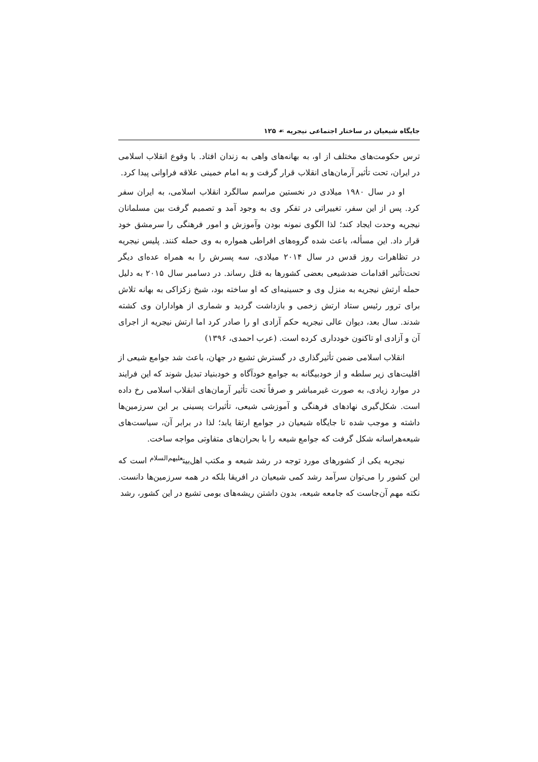جایگاه شیعیان در ساختار اجتماعی نیجریه ☙ ۱۲۵
ترس حکومت‌های مختلف از او، به بهانه‌های واهی به زندان افتاد. با وقوع انقلاب اسلامی در ایران، تحت تأثیر آرمان‌های انقلاب قرار گرفت و به امام خمینی علاقه فراوانی پیدا کرد.
او در سال ۱۹۸۰ میلادی در نخستین مراسم سالگرد انقلاب اسلامی، به ایران سفر کرد. پس از این سفر، تغییراتی در تفکر وی به وجود آمد و تصمیم گرفت بین مسلمانان نیجریه وحدت ایجاد کند؛ لذا الگوی نمونه بودن وآموزش و امور فرهنگی را سرمشق خود قرار داد. این مسأله، باعث شده گروه‌های افراطی همواره به وی حمله کنند. پلیس نیجریه در تظاهرات روز قدس در سال ۲۰۱۴ میلادی، سه پسرش را به همراه عده‌ای دیگر تحت‌تأثیر اقدامات ضدشیعی بعضی کشورها به قتل رساند. در دسامبر سال ۲۰۱۵ به دلیل حمله ارتش نیجریه به منزل وی و حسینیه‌ای که او ساخته بود، شیخ زکزاکی به بهانه تلاش برای ترور رئیس ستاد ارتش زخمی و بازداشت گردید و شماری از هواداران وی کشته شدند. سال بعد، دیوان عالی نیجریه حکم آزادی او را صادر کرد اما ارتش نیجریه از اجرای آن و آزادی او تاکنون خودداری کرده است. (عرب احمدی، ۱۳۹۶)
انقلاب اسلامی ضمن تأثیرگذاری در گسترش تشیع در جهان، باعث شد جوامع شیعی از اقلیت‌های زیر سلطه و از خودبیگانه به جوامع خودآگاه و خودبنیاد تبدیل شوند که این فرایند در موارد زیادی، به صورت غیرمباشر و صرفاً تحت تأثیر آرمان‌های انقلاب اسلامی رخ داده است. شکل‌گیری نهادهای فرهنگی و آموزشی شیعی، تأثیرات پسینی بر این سرزمین‌ها داشته و موجب شده تا جایگاه شیعیان در جوامع ارتقا یابد؛ لذا در برابر آن، سیاست‌های شیعه‌هراسانه شکل گرفت که جوامع شیعه را با بحران‌های متفاوتی مواجه ساخت.
نیجریه یکی از کشورهای مورد توجه در رشد شیعه و مکتب اهل‌بیت<sup>علیهم‌السلام</sup> است که این کشور را می‌توان سرآمد رشد کمی شیعیان در افریقا بلکه در همه سرزمین‌ها دانست. نکته مهم آن‌جاست که جامعه شیعه، بدون داشتن ریشه‌های بومی تشیع در این کشور، رشد